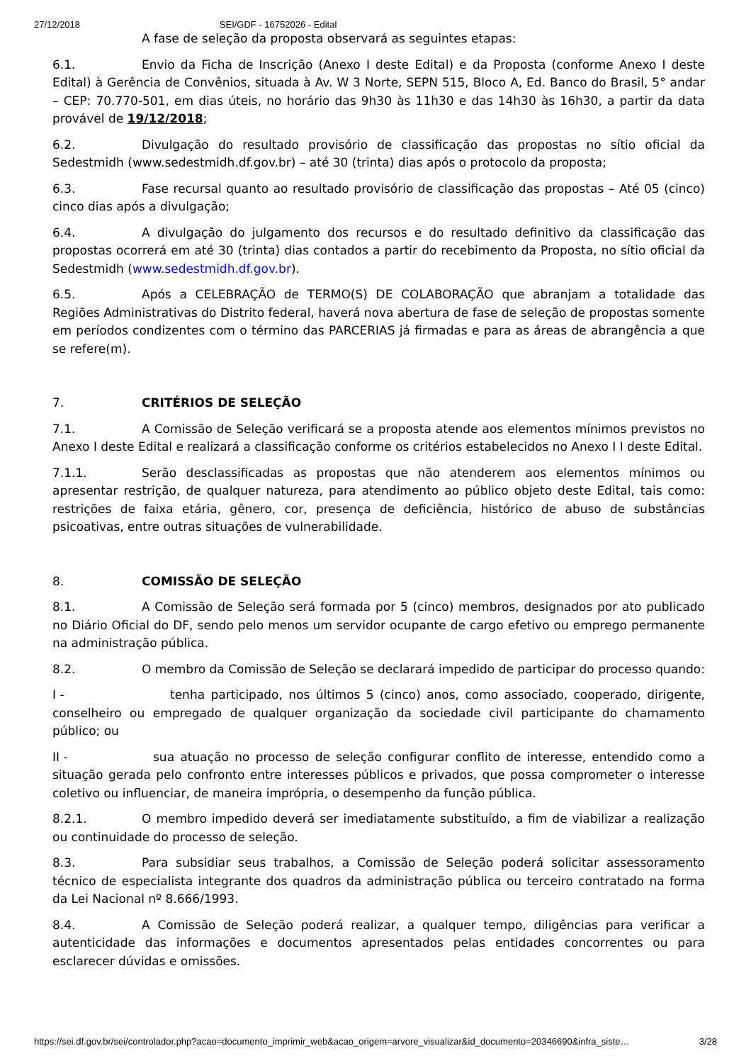27/12/2018 SEI/GDF - 16752026 - Edital
A fase de seleção da proposta observará as seguintes etapas:
6.1. Envio da Ficha de Inscrição (Anexo I deste Edital) e da Proposta (conforme Anexo I deste Edital) à Gerência de Convênios, situada à Av. W 3 Norte, SEPN 515, Bloco A, Ed. Banco do Brasil, 5° andar – CEP: 70.770-501, em dias úteis, no horário das 9h30 às 11h30 e das 14h30 às 16h30, a partir da data provável de 19/12/2018;
6.2. Divulgação do resultado provisório de classificação das propostas no sítio oficial da Sedestmidh (www.sedestmidh.df.gov.br) – até 30 (trinta) dias após o protocolo da proposta;
6.3. Fase recursal quanto ao resultado provisório de classificação das propostas – Até 05 (cinco) cinco dias após a divulgação;
6.4. A divulgação do julgamento dos recursos e do resultado definitivo da classificação das propostas ocorrerá em até 30 (trinta) dias contados a partir do recebimento da Proposta, no sítio oficial da Sedestmidh (www.sedestmidh.df.gov.br).
6.5. Após a CELEBRAÇÃO de TERMO(S) DE COLABORAÇÃO que abranjam a totalidade das Regiões Administrativas do Distrito federal, haverá nova abertura de fase de seleção de propostas somente em períodos condizentes com o término das PARCERIAS já firmadas e para as áreas de abrangência a que se refere(m).
7. CRITÉRIOS DE SELEÇÃO
7.1. A Comissão de Seleção verificará se a proposta atende aos elementos mínimos previstos no Anexo I deste Edital e realizará a classificação conforme os critérios estabelecidos no Anexo I I deste Edital.
7.1.1. Serão desclassificadas as propostas que não atenderem aos elementos mínimos ou apresentar restrição, de qualquer natureza, para atendimento ao público objeto deste Edital, tais como: restrições de faixa etária, gênero, cor, presença de deficiência, histórico de abuso de substâncias psicoativas, entre outras situações de vulnerabilidade.
8. COMISSÃO DE SELEÇÃO
8.1. A Comissão de Seleção será formada por 5 (cinco) membros, designados por ato publicado no Diário Oficial do DF, sendo pelo menos um servidor ocupante de cargo efetivo ou emprego permanente na administração pública.
8.2. O membro da Comissão de Seleção se declarará impedido de participar do processo quando:
I - tenha participado, nos últimos 5 (cinco) anos, como associado, cooperado, dirigente, conselheiro ou empregado de qualquer organização da sociedade civil participante do chamamento público; ou
II - sua atuação no processo de seleção configurar conflito de interesse, entendido como a situação gerada pelo confronto entre interesses públicos e privados, que possa comprometer o interesse coletivo ou influenciar, de maneira imprópria, o desempenho da função pública.
8.2.1. O membro impedido deverá ser imediatamente substituído, a fim de viabilizar a realização ou continuidade do processo de seleção.
8.3. Para subsidiar seus trabalhos, a Comissão de Seleção poderá solicitar assessoramento técnico de especialista integrante dos quadros da administração pública ou terceiro contratado na forma da Lei Nacional nº 8.666/1993.
8.4. A Comissão de Seleção poderá realizar, a qualquer tempo, diligências para verificar a autenticidade das informações e documentos apresentados pelas entidades concorrentes ou para esclarecer dúvidas e omissões.
https://sei.df.gov.br/sei/controlador.php?acao=documento_imprimir_web&acao_origem=arvore_visualizar&id_documento=20346690&infra_siste… 3/28